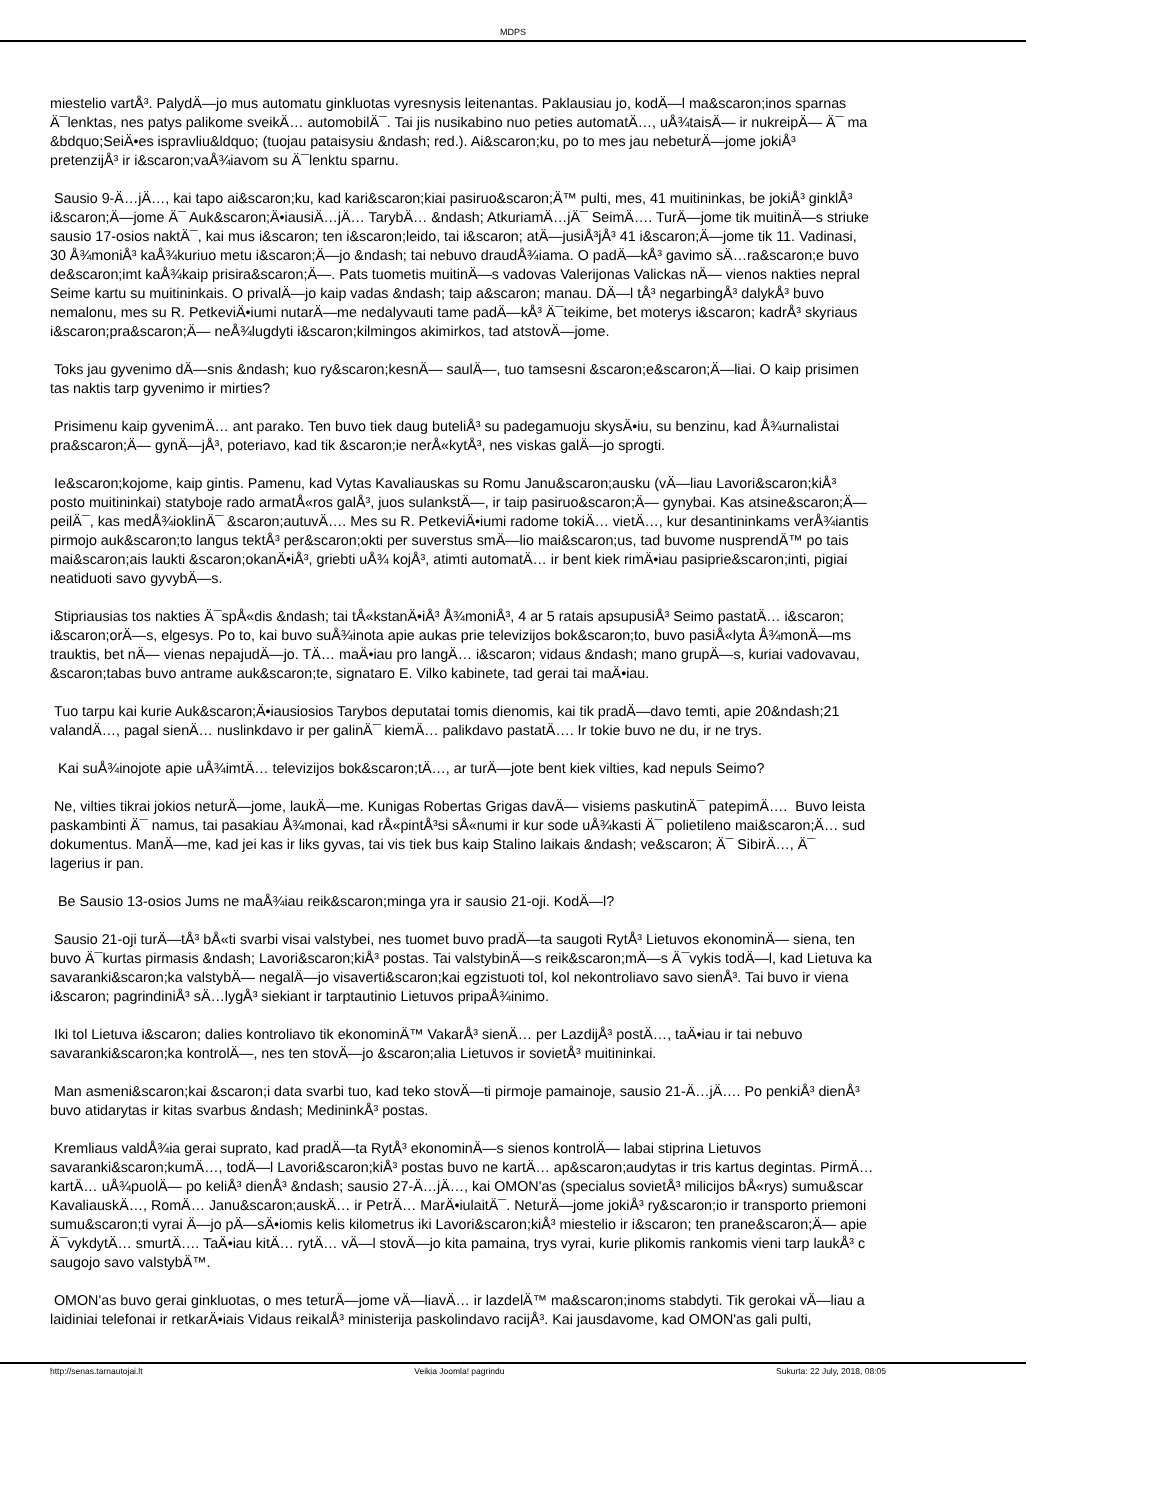MDPS
miestelio vartÅ³. PalydÄ—jo mus automatu ginkluotas vyresnysis leitenantas. Paklausiau jo, kodÄ—l ma&scaron;inos sparnas
Ä¯lenktas, nes patys palikome sveikÄ… automobilÄ¯. Tai jis nusikabino nuo peties automatÄ…, uÅ¾taisÄ— ir nukreipÄ— Ä¯ ma
&bdquo;SeiÄ•es ispravliu&ldquo; (tuojau pataisysiu &ndash; red.). Ai&scaron;ku, po to mes jau nebeturÄ—jome jokiÅ³
pretenzijÅ³ ir i&scaron;vaÅ¾iavom su Ä¯lenktu sparnu.
Sausio 9-Ä…jÄ…, kai tapo ai&scaron;ku, kad kari&scaron;kiai pasiruo&scaron;Ä™ pulti, mes, 41 muitininkas, be jokiÅ³ ginklÅ³
i&scaron;Ä—jome Ä¯ Auk&scaron;Ä•iausiÄ…jÄ… TarybÄ… &ndash; AtkuriamÄ…jÄ¯ SeimÄ…. TurÄ—jome tik muitinÄ—s striuke
sausio 17-osios naktÄ¯, kai mus i&scaron; ten i&scaron;leido, tai i&scaron; atÄ—jusiÅ³jÅ³ 41 i&scaron;Ä—jome tik 11. Vadinasi,
30 Å¾moniÅ³ kaÅ¾kuriuo metu i&scaron;Ä—jo &ndash; tai nebuvo draudÅ¾iama. O padÄ—kÅ³ gavimo sÄ…ra&scaron;e buvo
de&scaron;imt kaÅ¾kaip prisira&scaron;Ä—. Pats tuometis muitinÄ—s vadovas Valerijonas Valickas nÄ— vienos nakties nepral
Seime kartu su muitininkais. O privalÄ—jo kaip vadas &ndash; taip a&scaron; manau. DÄ—l tÅ³ negarbingÅ³ dalykÅ³ buvo
nemalonu, mes su R. PetkeviÄ•iumi nutarÄ—me nedalyvauti tame padÄ—kÅ³ Ä¯teikime, bet moterys i&scaron; kadrÅ³ skyriaus
i&scaron;pra&scaron;Ä— neÅ¾lugdyti i&scaron;kilmingos akimirkos, tad atstovÄ—jome.
Toks jau gyvenimo dÄ—snis &ndash; kuo ry&scaron;kesnÄ— saulÄ—, tuo tamsesni &scaron;e&scaron;Ä—liai. O kaip prisimen
tas naktis tarp gyvenimo ir mirties?
Prisimenu kaip gyvenimÄ… ant parako. Ten buvo tiek daug buteliÅ³ su padegamuoju skysÄ•iu, su benzinu, kad Å¾urnalistai
pra&scaron;Ä— gynÄ—jÅ³, poteriavo, kad tik &scaron;ie nerÅ«kytÅ³, nes viskas galÄ—jo sprogti.
Ie&scaron;kojome, kaip gintis. Pamenu, kad Vytas Kavaliauskas su Romu Janu&scaron;ausku (vÄ—liau Lavori&scaron;kiÅ³
posto muitininkai) statyboje rado armatÅ«ros galÅ³, juos sulankstÄ—, ir taip pasiruo&scaron;Ä— gynybai. Kas atsine&scaron;Ä—
peilÄ¯, kas medÅ¾ioklinÄ¯ &scaron;autuvÄ…. Mes su R. PetkeviÄ•iumi radome tokiÄ… vietÄ…, kur desantininkams verÅ¾iantis
pirmojo auk&scaron;to langus tektÅ³ per&scaron;okti per suverstus smÄ—lio mai&scaron;us, tad buvome nusprendÄ™ po tais
mai&scaron;ais laukti &scaron;okanÄ•iÅ³, griebti uÅ¾ kojÅ³, atimti automatÄ… ir bent kiek rimÄ•iau pasiprie&scaron;inti, pigiai
neatiduoti savo gyvybÄ—s.
Stipriausias tos nakties Ä¯spÅ«dis &ndash; tai tÅ«kstanÄ•iÅ³ Å¾moniÅ³, 4 ar 5 ratais apsupusiÅ³ Seimo pastatÄ… i&scaron;
i&scaron;orÄ—s, elgesys. Po to, kai buvo suÅ¾inota apie aukas prie televizijos bok&scaron;to, buvo pasiÅ«lyta Å¾monÄ—ms
trauktis, bet nÄ— vienas nepajudÄ—jo. TÄ… maÄ•iau pro langÄ… i&scaron; vidaus &ndash; mano grupÄ—s, kuriai vadovavau,
&scaron;tabas buvo antrame auk&scaron;te, signataro E. Vilko kabinete, tad gerai tai maÄ•iau.
Tuo tarpu kai kurie Auk&scaron;Ä•iausiosios Tarybos deputatai tomis dienomis, kai tik pradÄ—davo temti, apie 20&ndash;21
valandÄ…, pagal sienÄ… nuslinkdavo ir per galinÄ¯ kiemÄ… palikdavo pastatÄ…. Ir tokie buvo ne du, ir ne trys.
Kai suÅ¾inojote apie uÅ¾imtÄ… televizijos bok&scaron;tÄ…, ar turÄ—jote bent kiek vilties, kad nepuls Seimo?
Ne, vilties tikrai jokios neturÄ—jome, laukÄ—me. Kunigas Robertas Grigas davÄ— visiems paskutinÄ¯ patepimÄ…. Buvo leista
paskambinti Ä¯ namus, tai pasakiau Å¾monai, kad rÅ«pintÅ³si sÅ«numi ir kur sode uÅ¾kasti Ä¯ polietileno mai&scaron;Ä… sud
dokumentus. ManÄ—me, kad jei kas ir liks gyvas, tai vis tiek bus kaip Stalino laikais &ndash; ve&scaron; Ä¯ SibirÄ…, Ä¯
lagerius ir pan.
Be Sausio 13-osios Jums ne maÅ¾iau reik&scaron;minga yra ir sausio 21-oji. KodÄ—l?
Sausio 21-oji turÄ—tÅ³ bÅ«ti svarbi visai valstybei, nes tuomet buvo pradÄ—ta saugoti RytÅ³ Lietuvos ekonominÄ— siena, ten
buvo Ä¯kurtas pirmasis &ndash; Lavori&scaron;kiÅ³ postas. Tai valstybinÄ—s reik&scaron;mÄ—s Ä¯vykis todÄ—l, kad Lietuva ka
savaranki&scaron;ka valstybÄ— negalÄ—jo visaverti&scaron;kai egzistuoti tol, kol nekontroliavo savo sienÅ³. Tai buvo ir viena
i&scaron; pagrindiniÅ³ sÄ…lygÅ³ siekiant ir tarptautinio Lietuvos pripaÅ¾inimo.
Iki tol Lietuva i&scaron; dalies kontroliavo tik ekonominÄ™ VakarÅ³ sienÄ… per LazdijÅ³ postÄ…, taÄ•iau ir tai nebuvo
savaranki&scaron;ka kontrolÄ—, nes ten stovÄ—jo &scaron;alia Lietuvos ir sovietÅ³ muitininkai.
Man asmeni&scaron;kai &scaron;i data svarbi tuo, kad teko stovÄ—ti pirmoje pamainoje, sausio 21-Ä…jÄ…. Po penkiÅ³ dienÅ³
buvo atidarytas ir kitas svarbus &ndash; MedininkÅ³ postas.
Kremliaus valdÅ¾ia gerai suprato, kad pradÄ—ta RytÅ³ ekonominÄ—s sienos kontrolÄ— labai stiprina Lietuvos
savaranki&scaron;kumÄ…, todÄ—l Lavori&scaron;kiÅ³ postas buvo ne kartÄ… ap&scaron;audytas ir tris kartus degintas. PirmÄ…
kartÄ… uÅ¾puolÄ— po keliÅ³ dienÅ³ &ndash; sausio 27-Ä…jÄ…, kai OMON'as (specialus sovietÅ³ milicijos bÅ«rys) sumu&scar
KavaliauskÄ…, RomÄ… Janu&scaron;auskÄ… ir PetrÄ… MarÄ•iulaitÄ¯. NeturÄ—jome jokiÅ³ ry&scaron;io ir transporto priemoni
sumu&scaron;ti vyrai Ä—jo pÄ—sÄ•iomis kelis kilometrus iki Lavori&scaron;kiÅ³ miestelio ir i&scaron; ten prane&scaron;Ä— apie
Ä¯vykdytÄ… smurtÄ…. TaÄ•iau kitÄ… rytÄ… vÄ—l stovÄ—jo kita pamaina, trys vyrai, kurie plikomis rankomis vieni tarp laukÅ³ c
saugojo savo valstybÄ™.
OMON'as buvo gerai ginkluotas, o mes teturÄ—jome vÄ—liavÄ… ir lazdelÄ™ ma&scaron;inoms stabdyti. Tik gerokai vÄ—liau a
laidiniai telefonai ir retkarÄ•iais Vidaus reikalÅ³ ministerija paskolindavo racijÅ³. Kai jausdavome, kad OMON'as gali pulti,
http://senas.tarnautojai.lt Veikia Joomla! pagrindu Sukurta: 22 July, 2018, 08:05